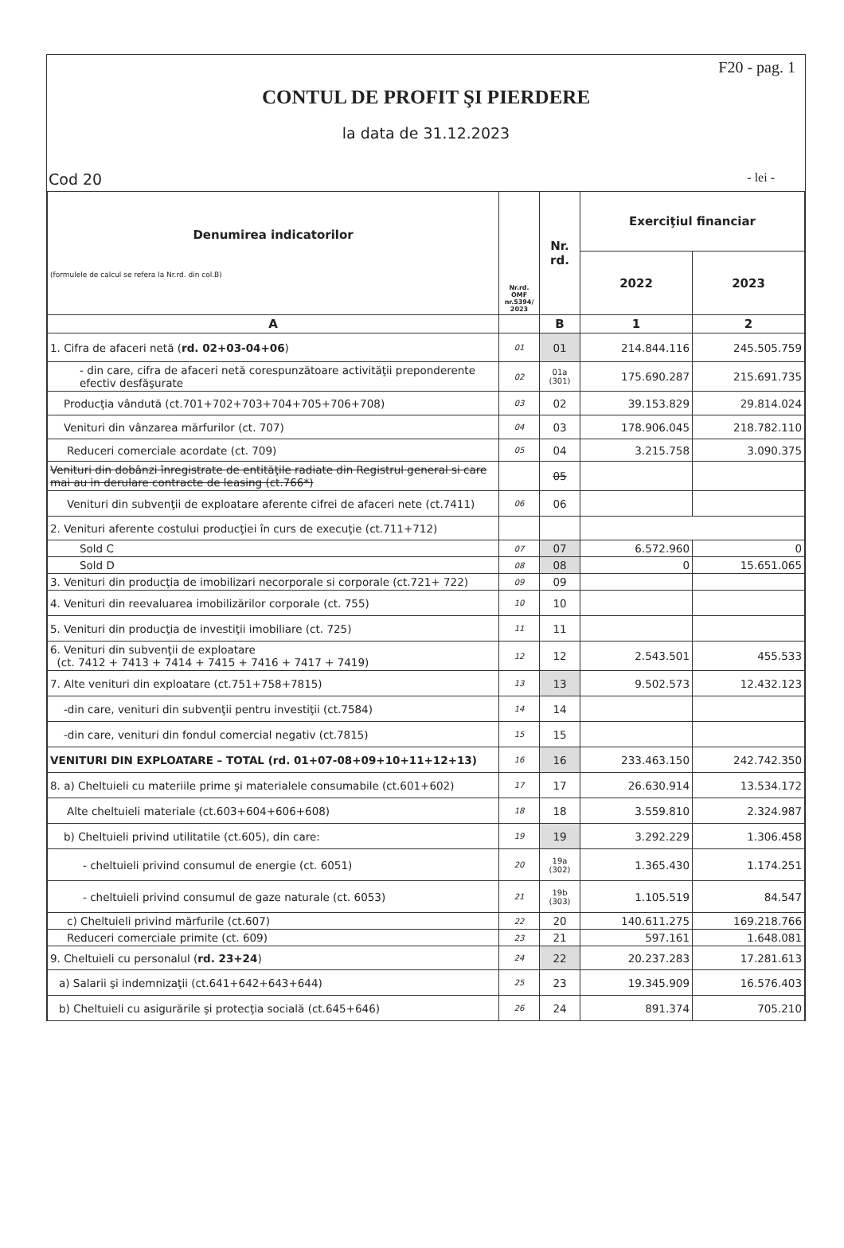F20 - pag. 1
CONTUL DE PROFIT ŞI PIERDERE
la data de 31.12.2023
Cod 20 - lei -
| Denumirea indicatorilor (formulele de calcul se refera la Nr.rd. din col.B) | Nr.rd. OMF nr.5394/ 2023 | Nr. rd. | Exerciţiul financiar | |
| --- | --- | --- | --- | --- |
| | | | 2022 | 2023 |
| A | | B | 1 | 2 |
| 1. Cifra de afaceri netă ( rd. 02+03-04+06 ) | 01 | 01 | 214.844.116 | 245.505.759 |
| - din care, cifra de afaceri netă corespunzătoare activităţii preponderente efectiv desfăşurate | 02 | 01a (301) | 175.690.287 | 215.691.735 |
| Producţia vândută (ct.701+702+703+704+705+706+708) | 03 | 02 | 39.153.829 | 29.814.024 |
| Venituri din vânzarea mărfurilor (ct. 707) | 04 | 03 | 178.906.045 | 218.782.110 |
| Reduceri comerciale acordate (ct. 709) | 05 | 04 | 3.215.758 | 3.090.375 |
| Venituri din dobânzi înregistrate de entităţile radiate din Registrul general si care mai au in derulare contracte de leasing (ct.766*) | | 05 | | |
| Venituri din subvenţii de exploatare aferente cifrei de afaceri nete (ct.7411) | 06 | 06 | | |
| 2. Venituri aferente costului producţiei în curs de execuţie (ct.711+712) | | | | |
| Sold C | 07 | 07 | 6.572.960 | 0 |
| Sold D | 08 | 08 | 0 | 15.651.065 |
| 3. Venituri din producţia de imobilizari necorporale si corporale (ct.721+ 722) | 09 | 09 | | |
| 4. Venituri din reevaluarea imobilizărilor corporale (ct. 755) | 10 | 10 | | |
| 5. Venituri din producţia de investiţii imobiliare (ct. 725) | 11 | 11 | | |
| 6. Venituri din subvenţii de exploatare (ct. 7412 + 7413 + 7414 + 7415 + 7416 + 7417 + 7419) | 12 | 12 | 2.543.501 | 455.533 |
| 7. Alte venituri din exploatare (ct.751+758+7815) | 13 | 13 | 9.502.573 | 12.432.123 |
| -din care, venituri din subvenţii pentru investiţii (ct.7584) | 14 | 14 | | |
| -din care, venituri din fondul comercial negativ (ct.7815) | 15 | 15 | | |
| VENITURI DIN EXPLOATARE – TOTAL (rd. 01+07-08+09+10+11+12+13) | 16 | 16 | 233.463.150 | 242.742.350 |
| 8. a) Cheltuieli cu materiile prime şi materialele consumabile (ct.601+602) | 17 | 17 | 26.630.914 | 13.534.172 |
| Alte cheltuieli materiale (ct.603+604+606+608) | 18 | 18 | 3.559.810 | 2.324.987 |
| b) Cheltuieli privind utilitatile (ct.605), din care: | 19 | 19 | 3.292.229 | 1.306.458 |
| - cheltuieli privind consumul de energie (ct. 6051) | 20 | 19a (302) | 1.365.430 | 1.174.251 |
| - cheltuieli privind consumul de gaze naturale (ct. 6053) | 21 | 19b (303) | 1.105.519 | 84.547 |
| c) Cheltuieli privind mărfurile (ct.607) | 22 | 20 | 140.611.275 | 169.218.766 |
| Reduceri comerciale primite (ct. 609) | 23 | 21 | 597.161 | 1.648.081 |
| 9. Cheltuieli cu personalul ( rd. 23+24 ) | 24 | 22 | 20.237.283 | 17.281.613 |
| a) Salarii şi indemnizaţii (ct.641+642+643+644) | 25 | 23 | 19.345.909 | 16.576.403 |
| b) Cheltuieli cu asigurările şi protecţia socială (ct.645+646) | 26 | 24 | 891.374 | 705.210 |